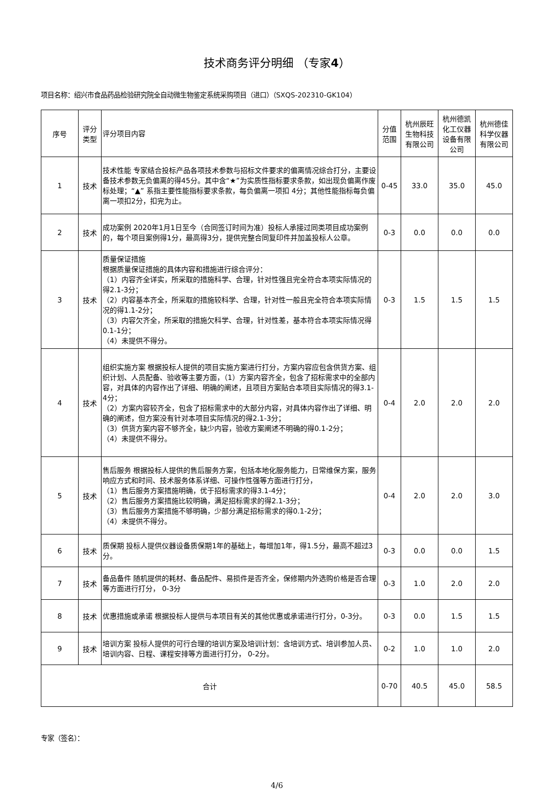技术商务评分明细 （专家4）
项目名称：绍兴市食品药品检验研究院全自动微生物鉴定系统采购项目（进口）（SXQS-202310-GK104）
| 序号 | 评分类型 | 评分项目内容 | 分值范围 | 杭州辰旺生物科技有限公司 | 杭州德凯化工仪器设备有限公司 | 杭州德佳科学仪器有限公司 |
| --- | --- | --- | --- | --- | --- | --- |
| 1 | 技术 | 技术性能 专家结合投标产品各项技术参数与招标文件要求的偏离情况综合打分，主要设备技术参数无负偏离的得45分。其中含“★”为实质性指标要求条款，如出现负偏离作废标处理；“▲” 系指主要性能指标要求条款，每负偏离一项扣 4分；其他性能指标每负偏离一项扣2分，扣完为止。 | 0-45 | 33.0 | 35.0 | 45.0 |
| 2 | 技术 | 成功案例 2020年1月1日至今（合同签订时间为准）投标人承接过同类项目成功案例的，每个项目案例得1分，最高得3分，提供完整合同复印件并加盖投标人公章。 | 0-3 | 0.0 | 0.0 | 0.0 |
| 3 | 技术 | 质量保证措施 根据质量保证措施的具体内容和措施进行综合评分： （1）内容齐全详实，所采取的措施科学、合理，针对性强且完全符合本项实际情况的得2.1-3分； （2）内容基本齐全，所采取的措施较科学、合理，针对性一般且完全符合本项实际情况的得1.1-2分； （3）内容欠齐全，所采取的措施欠科学、合理，针对性差，基本符合本项实际情况得0.1-1分； （4）未提供不得分。 | 0-3 | 1.5 | 1.5 | 1.5 |
| 4 | 技术 | 组织实施方案 根据投标人提供的项目实施方案进行打分，方案内容应包含供货方案、组织计划、人员配备、验收等主要方面，（1）方案内容齐全，包含了招标需求中的全部内容，对具体的内容作出了详细、明确的阐述，且项目方案贴合本项目实际情况的得3.1-4分； （2）方案内容较齐全，包含了招标需求中的大部分内容，对具体内容作出了详细、明确的阐述，但方案没有针对本项目实际情况的得2.1-3分； （3）供货方案内容不够齐全，缺少内容，验收方案阐述不明确的得0.1-2分； （4）未提供不得分。 | 0-4 | 2.0 | 2.0 | 2.0 |
| 5 | 技术 | 售后服务 根据投标人提供的售后服务方案，包括本地化服务能力，日常维保方案，服务响应方式和时间、技术服务体系详细、可操作性强等方面进行打分， （1）售后服务方案措施明确，优于招标需求的得3.1-4分； （2）售后服务方案措施比较明确，满足招标需求的得2.1-3分； （3）售后服务方案措施不够明确，少部分满足招标需求的得0.1-2分； （4）未提供不得分。 | 0-4 | 2.0 | 2.0 | 3.0 |
| 6 | 技术 | 质保期 投标人提供仪器设备质保期1年的基础上，每增加1年，得1.5分，最高不超过3分。 | 0-3 | 0.0 | 0.0 | 1.5 |
| 7 | 技术 | 备品备件 随机提供的耗材、备品配件、易损件是否齐全，保修期内外选购价格是否合理等方面进行打分， 0-3分 | 0-3 | 1.0 | 2.0 | 2.0 |
| 8 | 技术 | 优惠措施或承诺 根据投标人提供与本项目有关的其他优惠或承诺进行打分，0-3分。 | 0-3 | 0.0 | 1.5 | 1.5 |
| 9 | 技术 | 培训方案 投标人提供的可行合理的培训方案及培训计划：含培训方式、培训参加人员、培训内容、日程、课程安排等方面进行打分， 0-2分。 | 0-2 | 1.0 | 1.0 | 2.0 |
| 合计 | | | 0-70 | 40.5 | 45.0 | 58.5 |
专家（签名）：
4/6